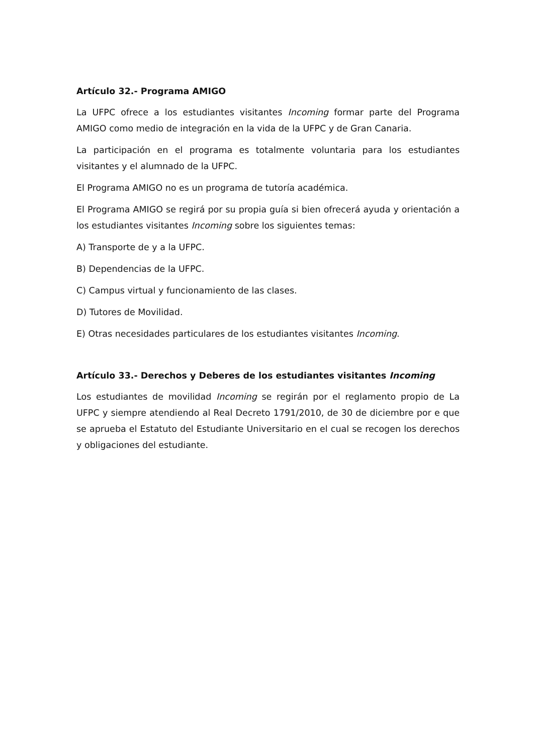Artículo 32.- Programa AMIGO
La UFPC ofrece a los estudiantes visitantes Incoming formar parte del Programa AMIGO como medio de integración en la vida de la UFPC y de Gran Canaria.
La participación en el programa es totalmente voluntaria para los estudiantes visitantes y el alumnado de la UFPC.
El Programa AMIGO no es un programa de tutoría académica.
El Programa AMIGO se regirá por su propia guía si bien ofrecerá ayuda y orientación a los estudiantes visitantes Incoming sobre los siguientes temas:
A) Transporte de y a la UFPC.
B) Dependencias de la UFPC.
C) Campus virtual y funcionamiento de las clases.
D) Tutores de Movilidad.
E) Otras necesidades particulares de los estudiantes visitantes Incoming.
Artículo 33.- Derechos y Deberes de los estudiantes visitantes Incoming
Los estudiantes de movilidad Incoming se regirán por el reglamento propio de La UFPC y siempre atendiendo al Real Decreto 1791/2010, de 30 de diciembre por e que se aprueba el Estatuto del Estudiante Universitario en el cual se recogen los derechos y obligaciones del estudiante.